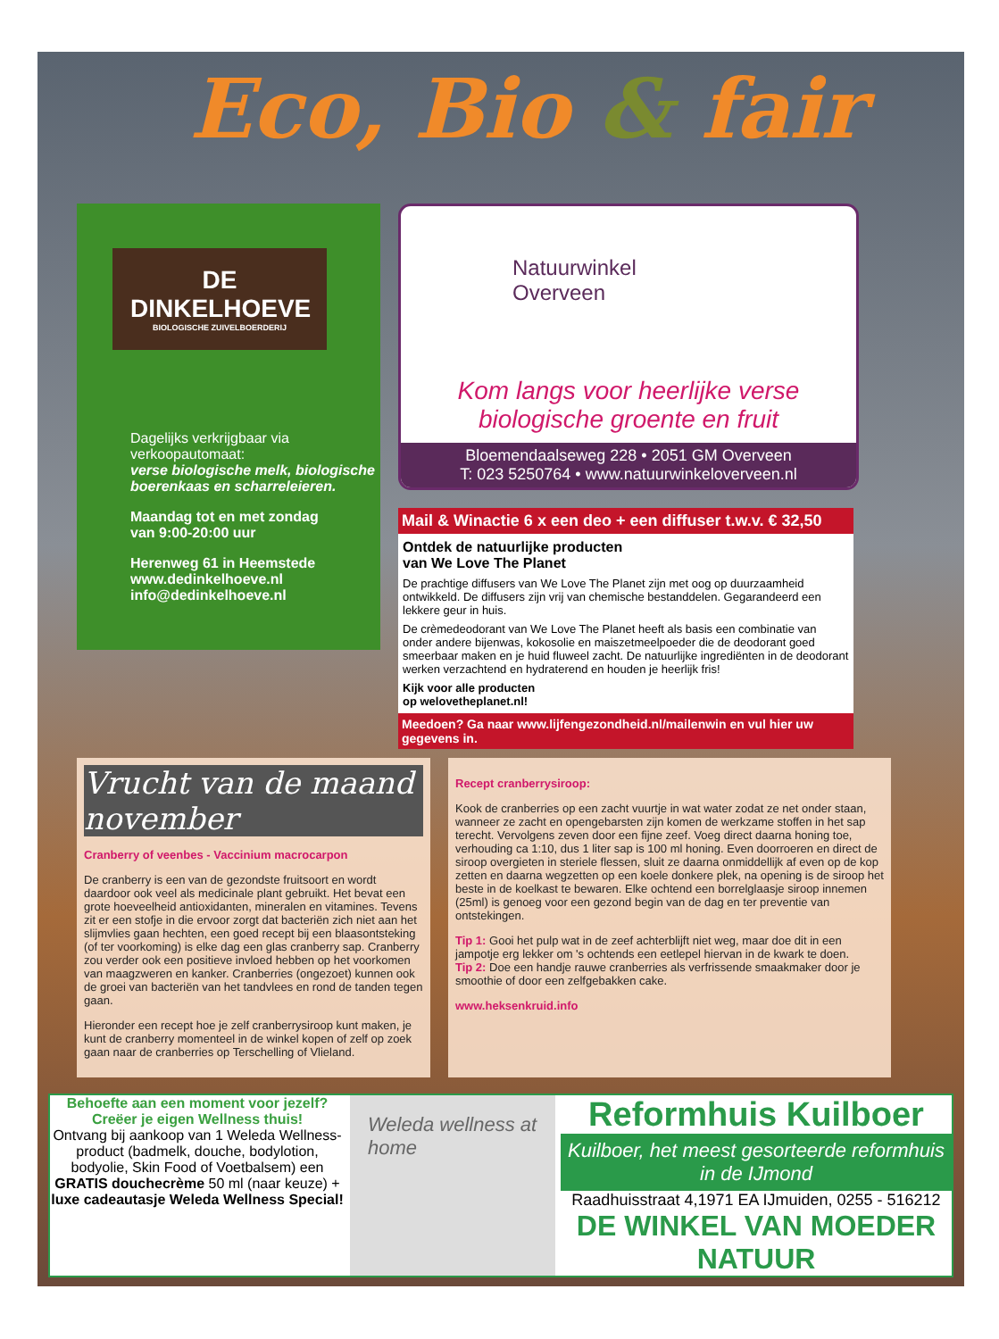Eco, Bio & fair
DE DINKELHOEVE
BIOLOGISCHE ZUIVELBOERDERIJ
Dagelijks verkrijgbaar via verkoopautomaat:
verse biologische melk, biologische boerenkaas en scharreleieren.
Maandag tot en met zondag
van 9:00-20:00 uur
Herenweg 61 in Heemstede
www.dedinkelhoeve.nl
info@dedinkelhoeve.nl
Natuurwinkel
Overveen
Kom langs voor heerlijke verse biologische groente en fruit
Bloemendaalseweg 228 • 2051 GM Overveen
T: 023 5250764 • www.natuurwinkeloverveen.nl
Mail & Winactie 6 x een deo + een diffuser t.w.v. € 32,50
Ontdek de natuurlijke producten
van We Love The Planet
De prachtige diffusers van We Love The Planet zijn met oog op duurzaamheid ontwikkeld. De diffusers zijn vrij van chemische bestanddelen. Gegarandeerd een lekkere geur in huis.
De crèmedeodorant van We Love The Planet heeft als basis een combinatie van onder andere bijenwas, kokosolie en maiszetmeelpoeder die de deodorant goed smeerbaar maken en je huid fluweel zacht. De natuurlijke ingrediënten in de deodorant werken verzachtend en hydraterend en houden je heerlijk fris!
Kijk voor alle producten
op welovetheplanet.nl!
Meedoen? Ga naar www.lijfengezondheid.nl/mailenwin en vul hier uw gegevens in.
Vrucht van de maand november
Cranberry of veenbes - Vaccinium macrocarpon
De cranberry is een van de gezondste fruitsoort en wordt daardoor ook veel als medicinale plant gebruikt. Het bevat een grote hoeveelheid antioxidanten, mineralen en vitamines. Tevens zit er een stofje in die ervoor zorgt dat bacteriën zich niet aan het slijmvlies gaan hechten, een goed recept bij een blaasontsteking (of ter voorkoming) is elke dag een glas cranberry sap. Cranberry zou verder ook een positieve invloed hebben op het voorkomen van maagzweren en kanker. Cranberries (ongezoet) kunnen ook de groei van bacteriën van het tandvlees en rond de tanden tegen gaan.
Hieronder een recept hoe je zelf cranberrysiroop kunt maken, je kunt de cranberry momenteel in de winkel kopen of zelf op zoek gaan naar de cranberries op Terschelling of Vlieland.
Recept cranberrysiroop:
Kook de cranberries op een zacht vuurtje in wat water zodat ze net onder staan, wanneer ze zacht en opengebarsten zijn komen de werkzame stoffen in het sap terecht. Vervolgens zeven door een fijne zeef. Voeg direct daarna honing toe, verhouding ca 1:10, dus 1 liter sap is 100 ml honing. Even doorroeren en direct de siroop overgieten in steriele flessen, sluit ze daarna onmiddellijk af even op de kop zetten en daarna wegzetten op een koele donkere plek, na opening is de siroop het beste in de koelkast te bewaren. Elke ochtend een borrelglaasje siroop innemen (25ml) is genoeg voor een gezond begin van de dag en ter preventie van ontstekingen.
Tip 1: Gooi het pulp wat in de zeef achterblijft niet weg, maar doe dit in een jampotje erg lekker om 's ochtends een eetlepel hiervan in de kwark te doen.
Tip 2: Doe een handje rauwe cranberries als verfrissende smaakmaker door je smoothie of door een zelfgebakken cake.
www.heksenkruid.info
Behoefte aan een moment voor jezelf?
Creëer je eigen Wellness thuis!
Ontvang bij aankoop van 1 Weleda Wellness-product (badmelk, douche, bodylotion, bodyolie, Skin Food of Voetbalsem) een GRATIS douchecrème 50 ml (naar keuze) + luxe cadeautasje Weleda Wellness Special!
Weleda wellness at home
Reformhuis Kuilboer
Kuilboer, het meest gesorteerde reformhuis in de IJmond
Raadhuisstraat 4,1971 EA IJmuiden, 0255 - 516212
DE WINKEL VAN MOEDER NATUUR